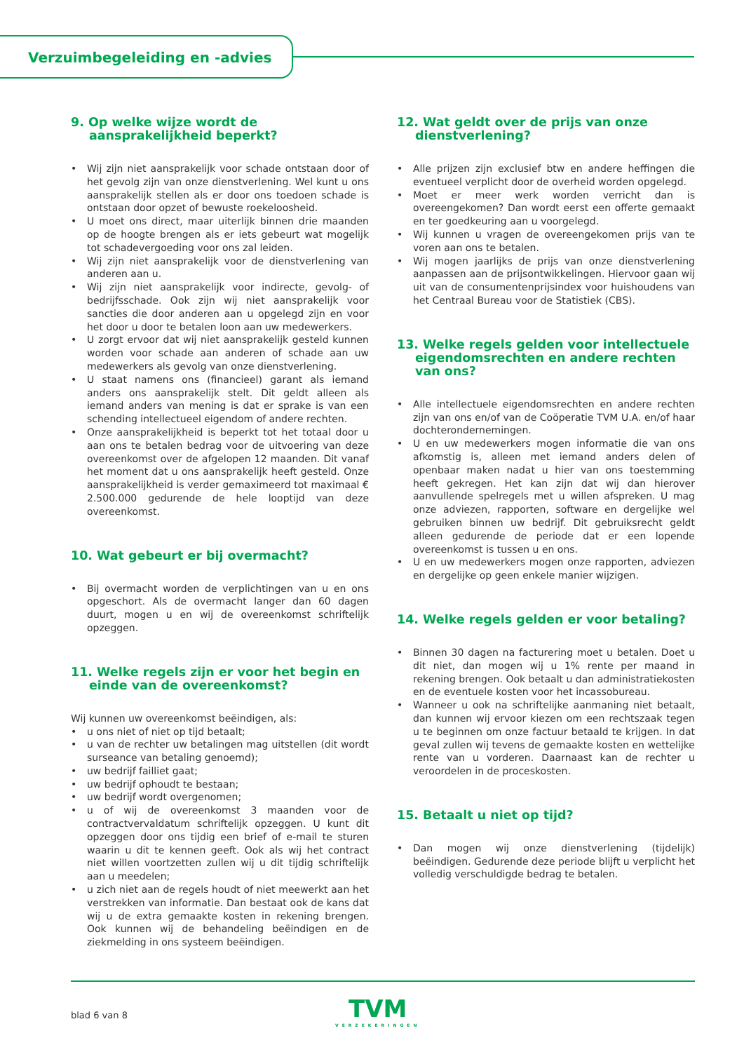Verzuimbegeleiding en -advies
9. Op welke wijze wordt de aansprakelijkheid beperkt?
• Wij zijn niet aansprakelijk voor schade ontstaan door of het gevolg zijn van onze dienstverlening. Wel kunt u ons aansprakelijk stellen als er door ons toedoen schade is ontstaan door opzet of bewuste roekeloosheid.
• U moet ons direct, maar uiterlijk binnen drie maanden op de hoogte brengen als er iets gebeurt wat mogelijk tot schadevergoeding voor ons zal leiden.
• Wij zijn niet aansprakelijk voor de dienstverlening van anderen aan u.
• Wij zijn niet aansprakelijk voor indirecte, gevolg- of bedrijfsschade. Ook zijn wij niet aansprakelijk voor sancties die door anderen aan u opgelegd zijn en voor het door u door te betalen loon aan uw medewerkers.
• U zorgt ervoor dat wij niet aansprakelijk gesteld kunnen worden voor schade aan anderen of schade aan uw medewerkers als gevolg van onze dienstverlening.
• U staat namens ons (financieel) garant als iemand anders ons aansprakelijk stelt. Dit geldt alleen als iemand anders van mening is dat er sprake is van een schending intellectueel eigendom of andere rechten.
• Onze aansprakelijkheid is beperkt tot het totaal door u aan ons te betalen bedrag voor de uitvoering van deze overeenkomst over de afgelopen 12 maanden. Dit vanaf het moment dat u ons aansprakelijk heeft gesteld. Onze aansprakelijkheid is verder gemaximeerd tot maximaal € 2.500.000 gedurende de hele looptijd van deze overeenkomst.
10. Wat gebeurt er bij overmacht?
• Bij overmacht worden de verplichtingen van u en ons opgeschort. Als de overmacht langer dan 60 dagen duurt, mogen u en wij de overeenkomst schriftelijk opzeggen.
11. Welke regels zijn er voor het begin en einde van de overeenkomst?
Wij kunnen uw overeenkomst beëindigen, als:
• u ons niet of niet op tijd betaalt;
• u van de rechter uw betalingen mag uitstellen (dit wordt surseance van betaling genoemd);
• uw bedrijf failliet gaat;
• uw bedrijf ophoudt te bestaan;
• uw bedrijf wordt overgenomen;
• u of wij de overeenkomst 3 maanden voor de contractvervaldatum schriftelijk opzeggen. U kunt dit opzeggen door ons tijdig een brief of e-mail te sturen waarin u dit te kennen geeft. Ook als wij het contract niet willen voortzetten zullen wij u dit tijdig schriftelijk aan u meedelen;
• u zich niet aan de regels houdt of niet meewerkt aan het verstrekken van informatie. Dan bestaat ook de kans dat wij u de extra gemaakte kosten in rekening brengen. Ook kunnen wij de behandeling beëindigen en de ziekmelding in ons systeem beëindigen.
12. Wat geldt over de prijs van onze dienstverlening?
• Alle prijzen zijn exclusief btw en andere heffingen die eventueel verplicht door de overheid worden opgelegd.
• Moet er meer werk worden verricht dan is overeengekomen? Dan wordt eerst een offerte gemaakt en ter goedkeuring aan u voorgelegd.
• Wij kunnen u vragen de overeengekomen prijs van te voren aan ons te betalen.
• Wij mogen jaarlijks de prijs van onze dienstverlening aanpassen aan de prijsontwikkelingen. Hiervoor gaan wij uit van de consumentenprijsindex voor huishoudens van het Centraal Bureau voor de Statistiek (CBS).
13. Welke regels gelden voor intellectuele eigendomsrechten en andere rechten van ons?
• Alle intellectuele eigendomsrechten en andere rechten zijn van ons en/of van de Coöperatie TVM U.A. en/of haar dochterondernemingen.
• U en uw medewerkers mogen informatie die van ons afkomstig is, alleen met iemand anders delen of openbaar maken nadat u hier van ons toestemming heeft gekregen. Het kan zijn dat wij dan hierover aanvullende spelregels met u willen afspreken. U mag onze adviezen, rapporten, software en dergelijke wel gebruiken binnen uw bedrijf. Dit gebruiksrecht geldt alleen gedurende de periode dat er een lopende overeenkomst is tussen u en ons.
• U en uw medewerkers mogen onze rapporten, adviezen en dergelijke op geen enkele manier wijzigen.
14. Welke regels gelden er voor betaling?
• Binnen 30 dagen na facturering moet u betalen. Doet u dit niet, dan mogen wij u 1% rente per maand in rekening brengen. Ook betaalt u dan administratiekosten en de eventuele kosten voor het incassobureau.
• Wanneer u ook na schriftelijke aanmaning niet betaalt, dan kunnen wij ervoor kiezen om een rechtszaak tegen u te beginnen om onze factuur betaald te krijgen. In dat geval zullen wij tevens de gemaakte kosten en wettelijke rente van u vorderen. Daarnaast kan de rechter u veroordelen in de proceskosten.
15. Betaalt u niet op tijd?
• Dan mogen wij onze dienstverlening (tijdelijk) beëindigen. Gedurende deze periode blijft u verplicht het volledig verschuldigde bedrag te betalen.
blad 6 van 8 TVM
VERZEKERINGEN